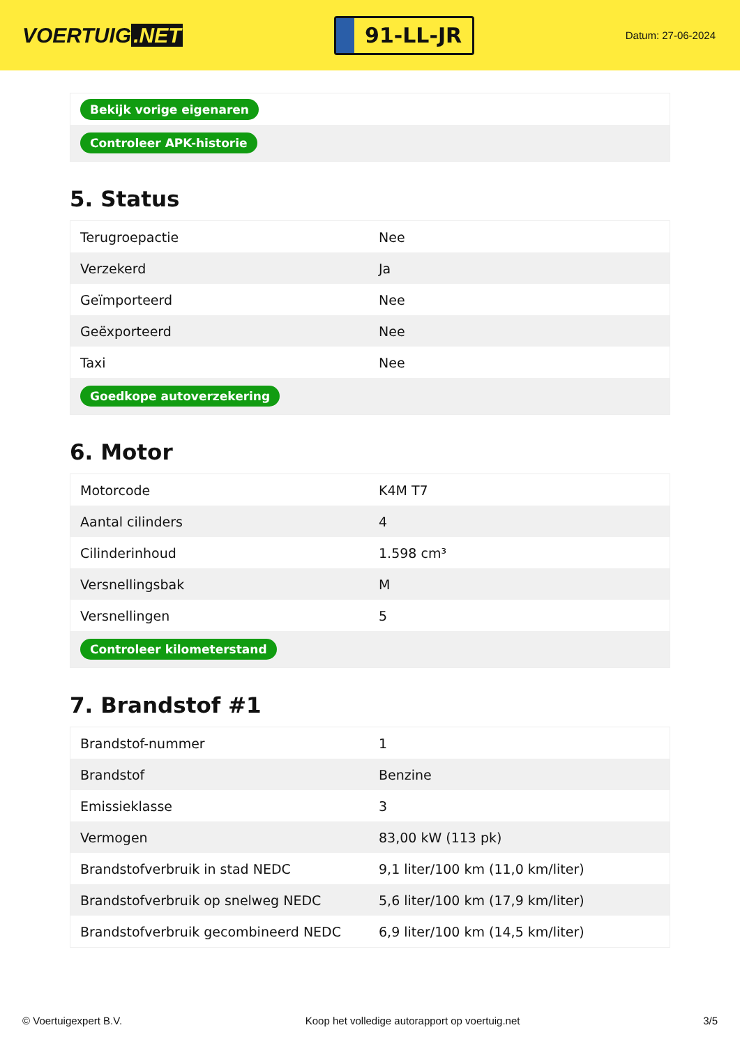VOERTUIG.NET
91-LL-JR
Datum: 27-06-2024
| Bekijk vorige eigenaren |
| Controleer APK-historie |
5. Status
| Terugroepactie | Nee |
| Verzekerd | Ja |
| Geïmporteerd | Nee |
| Geëxporteerd | Nee |
| Taxi | Nee |
| Goedkope autoverzekering | |
6. Motor
| Motorcode | K4M T7 |
| Aantal cilinders | 4 |
| Cilinderinhoud | 1.598 cm³ |
| Versnellingsbak | M |
| Versnellingen | 5 |
| Controleer kilometerstand | |
7. Brandstof #1
| Brandstof-nummer | 1 |
| Brandstof | Benzine |
| Emissieklasse | 3 |
| Vermogen | 83,00 kW (113 pk) |
| Brandstofverbruik in stad NEDC | 9,1 liter/100 km (11,0 km/liter) |
| Brandstofverbruik op snelweg NEDC | 5,6 liter/100 km (17,9 km/liter) |
| Brandstofverbruik gecombineerd NEDC | 6,9 liter/100 km (14,5 km/liter) |
© Voertuigexpert B.V. Koop het volledige autorapport op voertuig.net 3/5